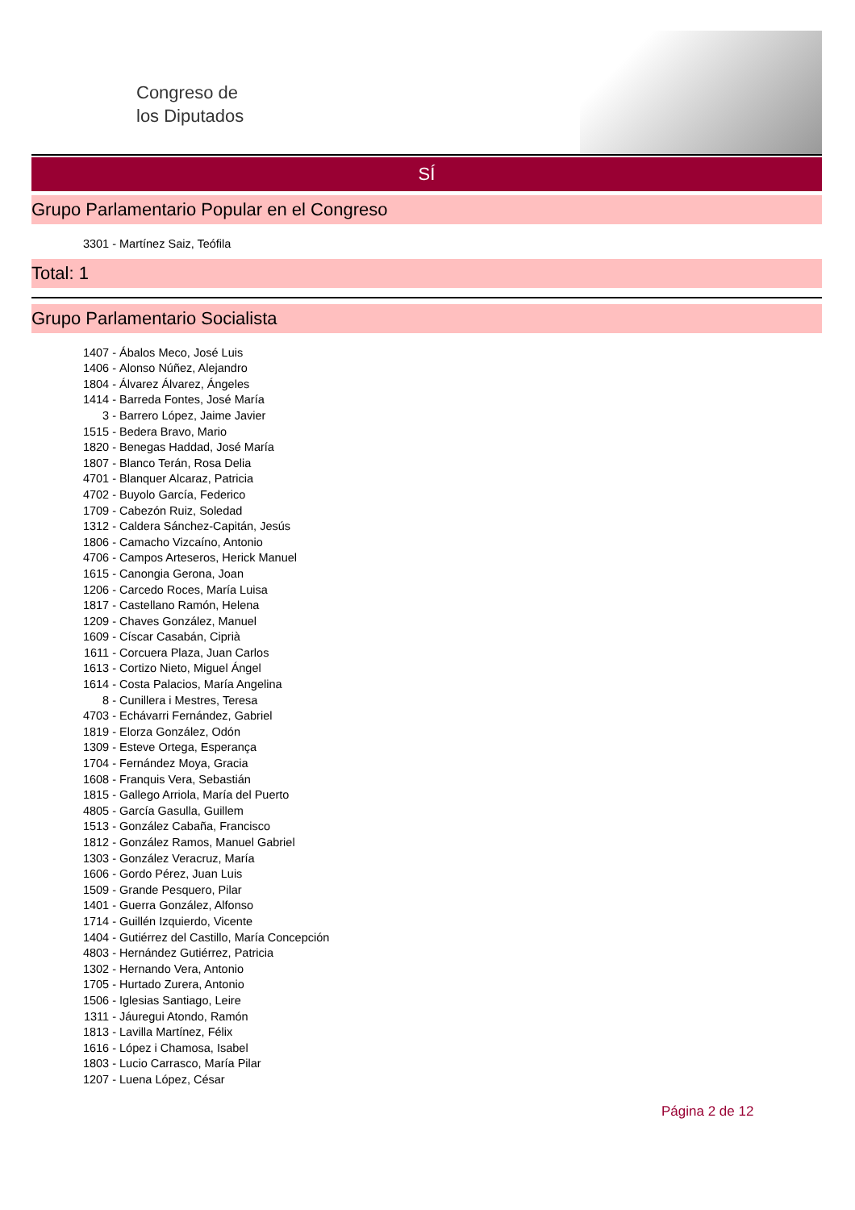Congreso de
los Diputados
SÍ
Grupo Parlamentario Popular en el Congreso
3301 - Martínez Saiz, Teófila
Total: 1
Grupo Parlamentario Socialista
1407 - Ábalos Meco, José Luis
1406 - Alonso Núñez, Alejandro
1804 - Álvarez Álvarez, Ángeles
1414 - Barreda Fontes, José María
3 - Barrero López, Jaime Javier
1515 - Bedera Bravo, Mario
1820 - Benegas Haddad, José María
1807 - Blanco Terán, Rosa Delia
4701 - Blanquer Alcaraz, Patricia
4702 - Buyolo García, Federico
1709 - Cabezón Ruiz, Soledad
1312 - Caldera Sánchez-Capitán, Jesús
1806 - Camacho Vizcaíno, Antonio
4706 - Campos Arteseros, Herick Manuel
1615 - Canongia Gerona, Joan
1206 - Carcedo Roces, María Luisa
1817 - Castellano Ramón, Helena
1209 - Chaves González, Manuel
1609 - Císcar Casabán, Ciprià
1611 - Corcuera Plaza, Juan Carlos
1613 - Cortizo Nieto, Miguel Ángel
1614 - Costa Palacios, María Angelina
8 - Cunillera i Mestres, Teresa
4703 - Echávarri Fernández, Gabriel
1819 - Elorza González, Odón
1309 - Esteve Ortega, Esperança
1704 - Fernández Moya, Gracia
1608 - Franquis Vera, Sebastián
1815 - Gallego Arriola, María del Puerto
4805 - García Gasulla, Guillem
1513 - González Cabaña, Francisco
1812 - González Ramos, Manuel Gabriel
1303 - González Veracruz, María
1606 - Gordo Pérez, Juan Luis
1509 - Grande Pesquero, Pilar
1401 - Guerra González, Alfonso
1714 - Guillén Izquierdo, Vicente
1404 - Gutiérrez del Castillo, María Concepción
4803 - Hernández Gutiérrez, Patricia
1302 - Hernando Vera, Antonio
1705 - Hurtado Zurera, Antonio
1506 - Iglesias Santiago, Leire
1311 - Jáuregui Atondo, Ramón
1813 - Lavilla Martínez, Félix
1616 - López i Chamosa, Isabel
1803 - Lucio Carrasco, María Pilar
1207 - Luena López, César
Página 2 de 12